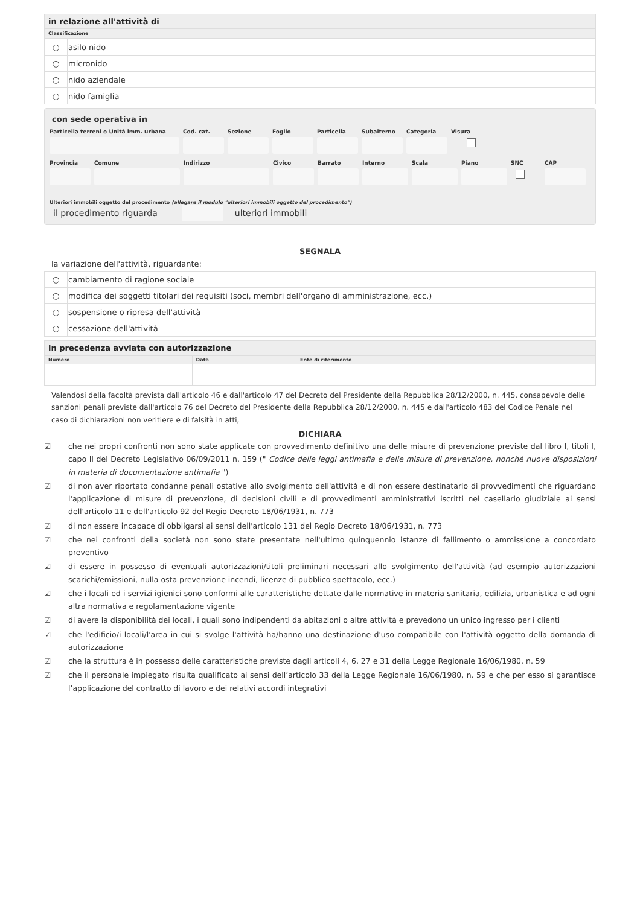in relazione all'attività di
Classificazione
| ○ | asilo nido |
| ○ | micronido |
| ○ | nido aziendale |
| ○ | nido famiglia |
con sede operativa in
Particella terreni o Unità imm. urbana Cod. cat. Sezione Foglio Particella Subalterno Categoria Visura
Provincia Comune Indirizzo Civico Barrato Interno Scala Piano SNC
CAP
Ulteriori immobili oggetto del procedimento (allegare il modulo "ulteriori immobili oggetto del procedimento")
il procedimento riguarda ulteriori immobili
SEGNALA
la variazione dell'attività, riguardante:
| ○ | cambiamento di ragione sociale |
| ○ | modifica dei soggetti titolari dei requisiti (soci, membri dell'organo di amministrazione, ecc.) |
| ○ | sospensione o ripresa dell'attività |
| ○ | cessazione dell'attività |
in precedenza avviata con autorizzazione
| Numero | Data | Ente di riferimento |
| --- | --- | --- |
Valendosi della facoltà prevista dall'articolo 46 e dall'articolo 47 del Decreto del Presidente della Repubblica 28/12/2000, n. 445, consapevole delle sanzioni penali previste dall'articolo 76 del Decreto del Presidente della Repubblica 28/12/2000, n. 445 e dall'articolo 483 del Codice Penale nel caso di dichiarazioni non veritiere e di falsità in atti,
DICHIARA
☑ che nei propri confronti non sono state applicate con provvedimento definitivo una delle misure di prevenzione previste dal libro I, titoli I, capo II del Decreto Legislativo 06/09/2011 n. 159 (" Codice delle leggi antimafia e delle misure di prevenzione, nonchè nuove disposizioni in materia di documentazione antimafia ")
☑ di non aver riportato condanne penali ostative allo svolgimento dell'attività e di non essere destinatario di provvedimenti che riguardano l'applicazione di misure di prevenzione, di decisioni civili e di provvedimenti amministrativi iscritti nel casellario giudiziale ai sensi dell'articolo 11 e dell'articolo 92 del Regio Decreto 18/06/1931, n. 773
☑ di non essere incapace di obbligarsi ai sensi dell'articolo 131 del Regio Decreto 18/06/1931, n. 773
☑ che nei confronti della società non sono state presentate nell'ultimo quinquennio istanze di fallimento o ammissione a concordato preventivo
☑ di essere in possesso di eventuali autorizzazioni/titoli preliminari necessari allo svolgimento dell'attività (ad esempio autorizzazioni scarichi/emissioni, nulla osta prevenzione incendi, licenze di pubblico spettacolo, ecc.)
☑ che i locali ed i servizi igienici sono conformi alle caratteristiche dettate dalle normative in materia sanitaria, edilizia, urbanistica e ad ogni altra normativa e regolamentazione vigente
☑ di avere la disponibilità dei locali, i quali sono indipendenti da abitazioni o altre attività e prevedono un unico ingresso per i clienti
☑ che l'edificio/i locali/l'area in cui si svolge l'attività ha/hanno una destinazione d'uso compatibile con l'attività oggetto della domanda di autorizzazione
☑ che la struttura è in possesso delle caratteristiche previste dagli articoli 4, 6, 27 e 31 della Legge Regionale 16/06/1980, n. 59
☑ che il personale impiegato risulta qualificato ai sensi dell’articolo 33 della Legge Regionale 16/06/1980, n. 59 e che per esso si garantisce l’applicazione del contratto di lavoro e dei relativi accordi integrativi